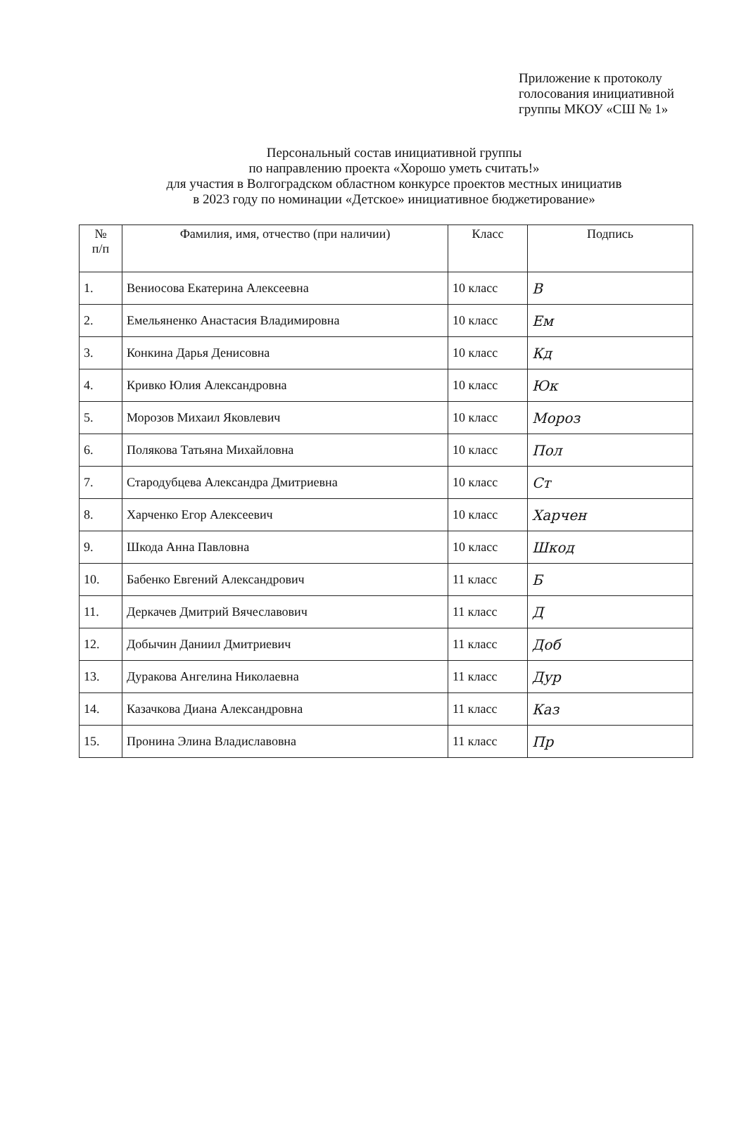Приложение к протоколу
голосования инициативной
группы МКОУ «СШ № 1»
Персональный состав инициативной группы
по направлению проекта «Хорошо уметь считать!»
для участия в Волгоградском областном конкурсе проектов местных инициатив
в 2023 году по номинации «Детское» инициативное бюджетирование»
| № п/п | Фамилия, имя, отчество (при наличии) | Класс | Подпись |
| --- | --- | --- | --- |
| 1. | Вениосова Екатерина Алексеевна | 10 класс | В |
| 2. | Емельяненко Анастасия Владимировна | 10 класс | Ем |
| 3. | Конкина Дарья Денисовна | 10 класс | Кд |
| 4. | Кривко Юлия Александровна | 10 класс | Юк |
| 5. | Морозов Михаил Яковлевич | 10 класс | Мороз |
| 6. | Полякова Татьяна Михайловна | 10 класс | Пол |
| 7. | Стародубцева Александра Дмитриевна | 10 класс | Ст |
| 8. | Харченко Егор Алексеевич | 10 класс | Харчен |
| 9. | Шкода Анна Павловна | 10 класс | Шкод |
| 10. | Бабенко Евгений Александрович | 11 класс | Б |
| 11. | Деркачев Дмитрий Вячеславович | 11 класс | Д |
| 12. | Добычин Даниил Дмитриевич | 11 класс | Доб |
| 13. | Дуракова Ангелина Николаевна | 11 класс | Дур |
| 14. | Казачкова Диана Александровна | 11 класс | Каз |
| 15. | Пронина Элина Владиславовна | 11 класс | Пр |